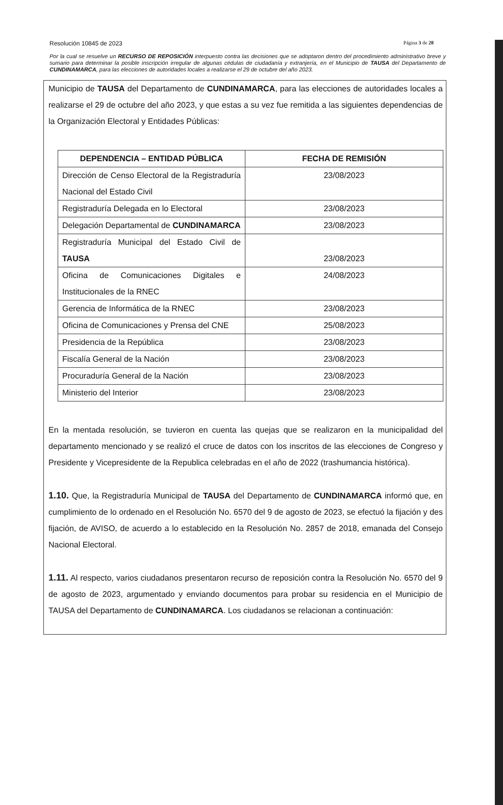Resolución 10845 de 2023 Página 3 de 28
Por la cual se resuelve un RECURSO DE REPOSICIÓN interpuesto contra las decisiones que se adoptaron dentro del procedimiento administrativo breve y sumario para determinar la posible inscripción irregular de algunas cédulas de ciudadanía y extranjería, en el Municipio de TAUSA del Departamento de CUNDINAMARCA, para las elecciones de autoridades locales a realizarse el 29 de octubre del año 2023.
Municipio de TAUSA del Departamento de CUNDINAMARCA, para las elecciones de autoridades locales a realizarse el 29 de octubre del año 2023, y que estas a su vez fue remitida a las siguientes dependencias de la Organización Electoral y Entidades Públicas:
| DEPENDENCIA – ENTIDAD PÚBLICA | FECHA DE REMISIÓN |
| --- | --- |
| Dirección de Censo Electoral de la Registraduría Nacional del Estado Civil | 23/08/2023 |
| Registraduría Delegada en lo Electoral | 23/08/2023 |
| Delegación Departamental de CUNDINAMARCA | 23/08/2023 |
| Registraduría Municipal del Estado Civil de TAUSA | 23/08/2023 |
| Oficina de Comunicaciones Digitales e Institucionales de la RNEC | 24/08/2023 |
| Gerencia de Informática de la RNEC | 23/08/2023 |
| Oficina de Comunicaciones y Prensa del CNE | 25/08/2023 |
| Presidencia de la República | 23/08/2023 |
| Fiscalía General de la Nación | 23/08/2023 |
| Procuraduría General de la Nación | 23/08/2023 |
| Ministerio del Interior | 23/08/2023 |
En la mentada resolución, se tuvieron en cuenta las quejas que se realizaron en la municipalidad del departamento mencionado y se realizó el cruce de datos con los inscritos de las elecciones de Congreso y Presidente y Vicepresidente de la Republica celebradas en el año de 2022 (trashumancia histórica).
1.10. Que, la Registraduría Municipal de TAUSA del Departamento de CUNDINAMARCA informó que, en cumplimiento de lo ordenado en el Resolución No. 6570 del 9 de agosto de 2023, se efectuó la fijación y des fijación, de AVISO, de acuerdo a lo establecido en la Resolución No. 2857 de 2018, emanada del Consejo Nacional Electoral.
1.11. Al respecto, varios ciudadanos presentaron recurso de reposición contra la Resolución No. 6570 del 9 de agosto de 2023, argumentado y enviando documentos para probar su residencia en el Municipio de TAUSA del Departamento de CUNDINAMARCA. Los ciudadanos se relacionan a continuación: